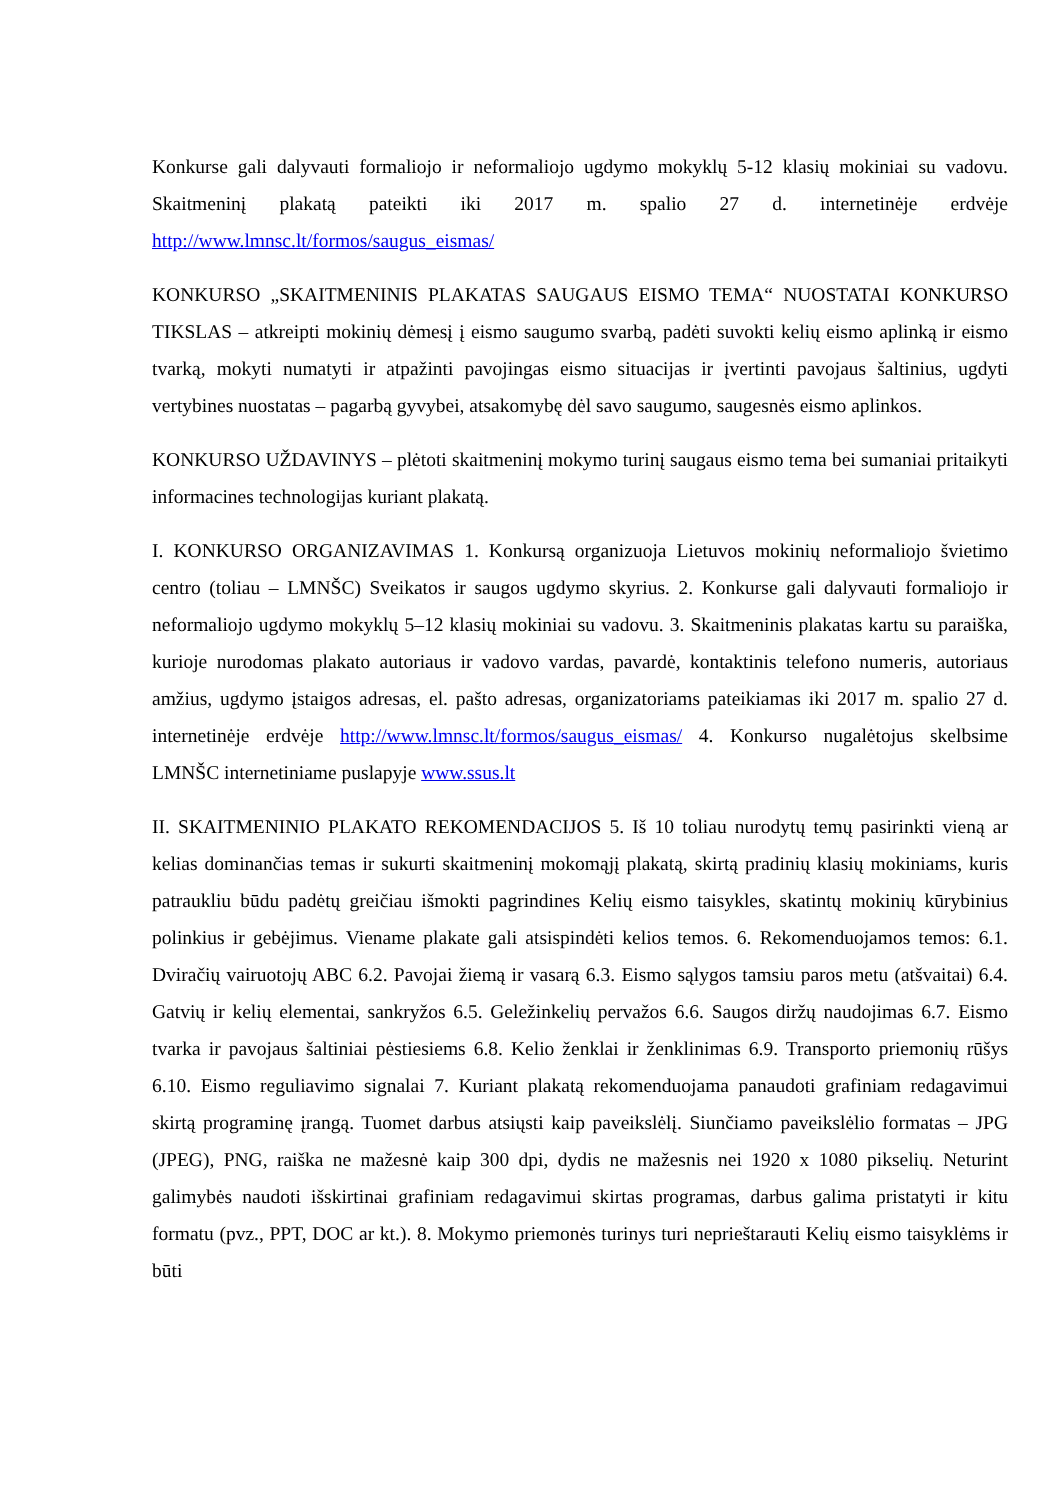Konkurse gali dalyvauti formaliojo ir neformaliojo ugdymo mokyklų 5-12 klasių mokiniai su vadovu. Skaitmeninį plakatą pateikti iki 2017 m. spalio 27 d. internetinėje erdvėje http://www.lmnsc.lt/formos/saugus_eismas/
KONKURSO „SKAITMENINIS PLAKATAS SAUGAUS EISMO TEMA“ NUOSTATAI KONKURSO TIKSLAS – atkreipti mokinių dėmesį į eismo saugumo svarbą, padėti suvokti kelių eismo aplinką ir eismo tvarką, mokyti numatyti ir atpažinti pavojingas eismo situacijas ir įvertinti pavojaus šaltinius, ugdyti vertybines nuostatas – pagarbą gyvybei, atsakomybę dėl savo saugumo, saugesnės eismo aplinkos.
KONKURSO UŽDAVINYS – plėtoti skaitmeninį mokymo turinį saugaus eismo tema bei sumaniai pritaikyti informacines technologijas kuriant plakatą.
I. KONKURSO ORGANIZAVIMAS 1. Konkursą organizuoja Lietuvos mokinių neformaliojo švietimo centro (toliau – LMNŠC) Sveikatos ir saugos ugdymo skyrius. 2. Konkurse gali dalyvauti formaliojo ir neformaliojo ugdymo mokyklų 5–12 klasių mokiniai su vadovu. 3. Skaitmeninis plakatas kartu su paraiška, kurioje nurodomas plakato autoriaus ir vadovo vardas, pavardė, kontaktinis telefono numeris, autoriaus amžius, ugdymo įstaigos adresas, el. pašto adresas, organizatoriams pateikiamas iki 2017 m. spalio 27 d. internetinėje erdvėje http://www.lmnsc.lt/formos/saugus_eismas/ 4. Konkurso nugalėtojus skelbsime LMNŠC internetiniame puslapyje www.ssus.lt
II. SKAITMENINIO PLAKATO REKOMENDACIJOS 5. Iš 10 toliau nurodytų temų pasirinkti vieną ar kelias dominančias temas ir sukurti skaitmeninį mokomąjį plakatą, skirtą pradinių klasių mokiniams, kuris patraukliu būdu padėtų greičiau išmokti pagrindines Kelių eismo taisykles, skatintų mokinių kūrybinius polinkius ir gebėjimus. Viename plakate gali atsispindėti kelios temos. 6. Rekomenduojamos temos: 6.1. Dviračių vairuotojų ABC 6.2. Pavojai žiemą ir vasarą 6.3. Eismo sąlygos tamsiu paros metu (atšvaitai) 6.4. Gatvių ir kelių elementai, sankryžos 6.5. Geležinkelių pervažos 6.6. Saugos diržų naudojimas 6.7. Eismo tvarka ir pavojaus šaltiniai pėstiesiems 6.8. Kelio ženklai ir ženklinimas 6.9. Transporto priemonių rūšys 6.10. Eismo reguliavimo signalai 7. Kuriant plakatą rekomenduojama panaudoti grafiniam redagavimui skirtą programinę įrangą. Tuomet darbus atsiųsti kaip paveikslėlį. Siunčiamo paveikslėlio formatas – JPG (JPEG), PNG, raiška ne mažesnė kaip 300 dpi, dydis ne mažesnis nei 1920 x 1080 pikselių. Neturint galimybės naudoti išskirtinai grafiniam redagavimui skirtas programas, darbus galima pristatyti ir kitu formatu (pvz., PPT, DOC ar kt.). 8. Mokymo priemonės turinys turi neprieštarauti Kelių eismo taisyklėms ir būti